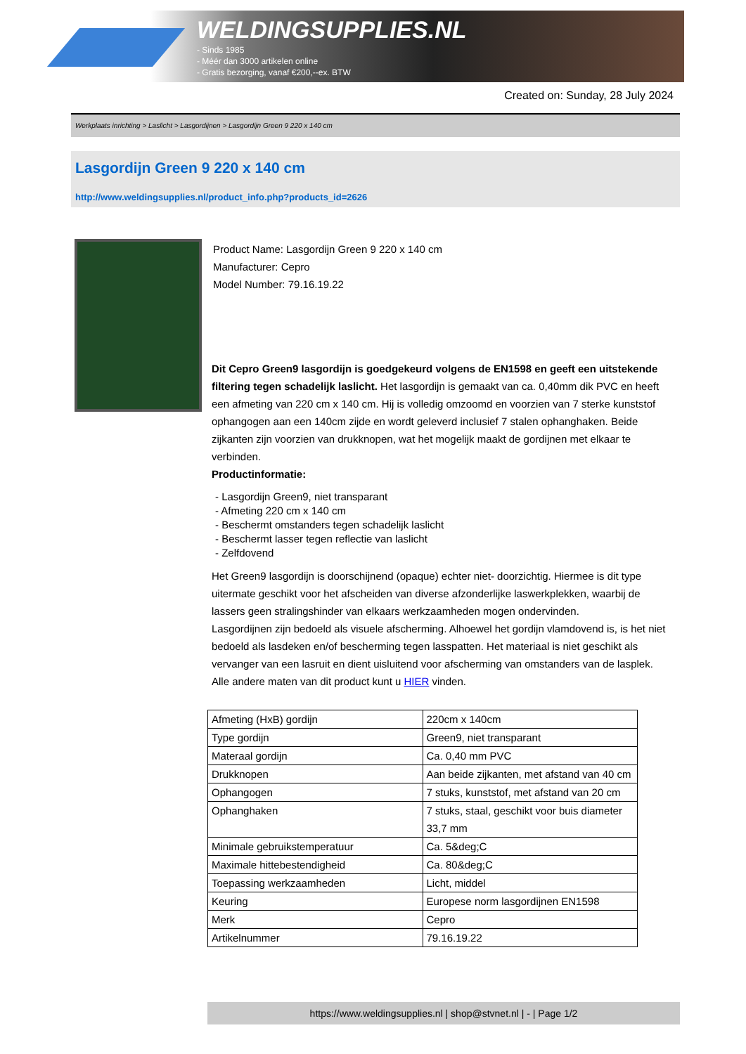WELDINGSUPPLIES.NL
- Sinds 1985
- Méér dan 3000 artikelen online
- Gratis bezorging, vanaf €200,--ex. BTW
Created on: Sunday, 28 July 2024
Werkplaats inrichting > Laslicht > Lasgordijnen > Lasgordijn Green 9 220 x 140 cm
Lasgordijn Green 9 220 x 140 cm
http://www.weldingsupplies.nl/product_info.php?products_id=2626
Product Name: Lasgordijn Green 9 220 x 140 cm
Manufacturer: Cepro
Model Number: 79.16.19.22
Dit Cepro Green9 lasgordijn is goedgekeurd volgens de EN1598 en geeft een uitstekende filtering tegen schadelijk laslicht. Het lasgordijn is gemaakt van ca. 0,40mm dik PVC en heeft een afmeting van 220 cm x 140 cm. Hij is volledig omzoomd en voorzien van 7 sterke kunststof ophangogen aan een 140cm zijde en wordt geleverd inclusief 7 stalen ophanghaken. Beide zijkanten zijn voorzien van drukknopen, wat het mogelijk maakt de gordijnen met elkaar te verbinden.
Productinformatie:
- Lasgordijn Green9, niet transparant
- Afmeting 220 cm x 140 cm
- Beschermt omstanders tegen schadelijk laslicht
- Beschermt lasser tegen reflectie van laslicht
- Zelfdovend
Het Green9 lasgordijn is doorschijnend (opaque) echter niet- doorzichtig. Hiermee is dit type uitermate geschikt voor het afscheiden van diverse afzonderlijke laswerkplekken, waarbij de lassers geen stralingshinder van elkaars werkzaamheden mogen ondervinden.
Lasgordijnen zijn bedoeld als visuele afscherming. Alhoewel het gordijn vlamdovend is, is het niet bedoeld als lasdeken en/of bescherming tegen lasspatten. Het materiaal is niet geschikt als vervanger van een lasruit en dient uisluitend voor afscherming van omstanders van de lasplek.
Alle andere maten van dit product kunt u HIER vinden.
| Afmeting (HxB) gordijn | 220cm x 140cm |
| Type gordijn | Green9, niet transparant |
| Materaal gordijn | Ca. 0,40 mm PVC |
| Drukknopen | Aan beide zijkanten, met afstand van 40 cm |
| Ophangogen | 7 stuks, kunststof, met afstand van 20 cm |
| Ophanghaken | 7 stuks, staal, geschikt voor buis diameter 33,7 mm |
| Minimale gebruikstemperatuur | Ca. 5&deg;C |
| Maximale hittebestendigheid | Ca. 80&deg;C |
| Toepassing werkzaamheden | Licht, middel |
| Keuring | Europese norm lasgordijnen EN1598 |
| Merk | Cepro |
| Artikelnummer | 79.16.19.22 |
https://www.weldingsupplies.nl | shop@stvnet.nl | - | Page 1/2